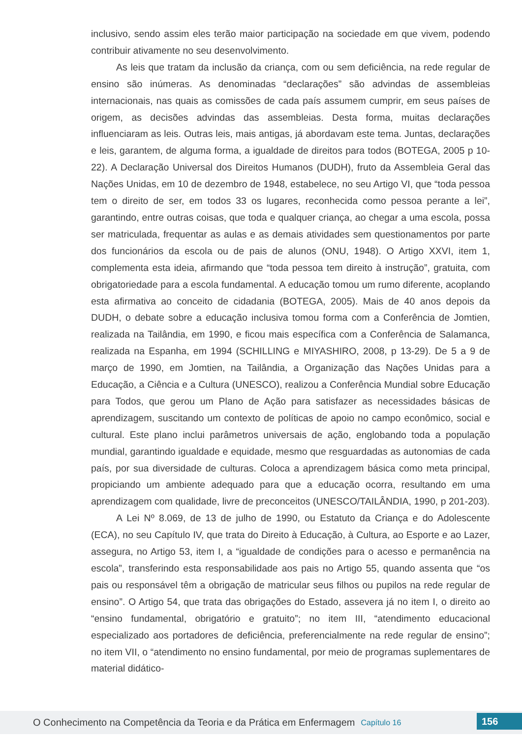inclusivo, sendo assim eles terão maior participação na sociedade em que vivem, podendo contribuir ativamente no seu desenvolvimento.
As leis que tratam da inclusão da criança, com ou sem deficiência, na rede regular de ensino são inúmeras. As denominadas “declarações” são advindas de assembleias internacionais, nas quais as comissões de cada país assumem cumprir, em seus países de origem, as decisões advindas das assembleias. Desta forma, muitas declarações influenciaram as leis. Outras leis, mais antigas, já abordavam este tema. Juntas, declarações e leis, garantem, de alguma forma, a igualdade de direitos para todos (BOTEGA, 2005 p 10-22). A Declaração Universal dos Direitos Humanos (DUDH), fruto da Assembleia Geral das Nações Unidas, em 10 de dezembro de 1948, estabelece, no seu Artigo VI, que “toda pessoa tem o direito de ser, em todos 33 os lugares, reconhecida como pessoa perante a lei”, garantindo, entre outras coisas, que toda e qualquer criança, ao chegar a uma escola, possa ser matriculada, frequentar as aulas e as demais atividades sem questionamentos por parte dos funcionários da escola ou de pais de alunos (ONU, 1948). O Artigo XXVI, item 1, complementa esta ideia, afirmando que “toda pessoa tem direito à instrução”, gratuita, com obrigatoriedade para a escola fundamental. A educação tomou um rumo diferente, acoplando esta afirmativa ao conceito de cidadania (BOTEGA, 2005). Mais de 40 anos depois da DUDH, o debate sobre a educação inclusiva tomou forma com a Conferência de Jomtien, realizada na Tailândia, em 1990, e ficou mais específica com a Conferência de Salamanca, realizada na Espanha, em 1994 (SCHILLING e MIYASHIRO, 2008, p 13-29). De 5 a 9 de março de 1990, em Jomtien, na Tailândia, a Organização das Nações Unidas para a Educação, a Ciência e a Cultura (UNESCO), realizou a Conferência Mundial sobre Educação para Todos, que gerou um Plano de Ação para satisfazer as necessidades básicas de aprendizagem, suscitando um contexto de políticas de apoio no campo econômico, social e cultural. Este plano inclui parâmetros universais de ação, englobando toda a população mundial, garantindo igualdade e equidade, mesmo que resguardadas as autonomias de cada país, por sua diversidade de culturas. Coloca a aprendizagem básica como meta principal, propiciando um ambiente adequado para que a educação ocorra, resultando em uma aprendizagem com qualidade, livre de preconceitos (UNESCO/TAILÂNDIA, 1990, p 201-203).
A Lei Nº 8.069, de 13 de julho de 1990, ou Estatuto da Criança e do Adolescente (ECA), no seu Capítulo IV, que trata do Direito à Educação, à Cultura, ao Esporte e ao Lazer, assegura, no Artigo 53, item I, a “igualdade de condições para o acesso e permanência na escola”, transferindo esta responsabilidade aos pais no Artigo 55, quando assenta que “os pais ou responsável têm a obrigação de matricular seus filhos ou pupilos na rede regular de ensino”. O Artigo 54, que trata das obrigações do Estado, assevera já no item I, o direito ao “ensino fundamental, obrigatório e gratuito”; no item III, “atendimento educacional especializado aos portadores de deficiência, preferencialmente na rede regular de ensino”; no item VII, o “atendimento no ensino fundamental, por meio de programas suplementares de material didático-
O Conhecimento na Competência da Teoria e da Prática em Enfermagem Capítulo 16 156